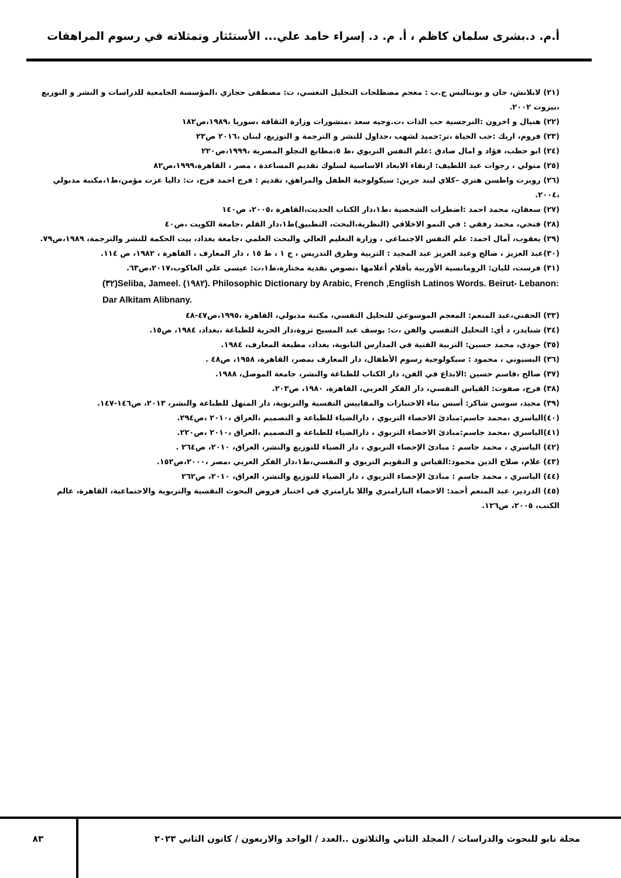أ.م. د.بشرى سلمان كاظم ، أ. م. د. إسراء حامد علي... الأستئثار وتمثلاته في رسوم المراهقات
(٢١) لابلانش، جان و بونتاليس ج.ب : معجم مصطلحات التحليل النغسي، ت: مصطفى حجازي ،المؤسسة الجامعية للدراسات و النشر و التوزيع ،بيروت ٢٠٠٢.
(٢٢) هنيال و اخرون :النرجسية حب الذات ،ت.وجيه سعد ،منشورات وزارة الثقافة ،سوريا ،١٩٨٩،ص١٨٢
(٢٣) فروم، اريك :حب الحياة ،تر:حميد لشهب ،جداول للنشر و الترجمة و التوزيع، لبنان ،٢٠١٦ ص٢٣
(٢٤) ابو حطب، فؤاد و امال صادق :علم النفس التربوي ،ط ٥،مطابع النجلو المصرية ،١٩٩٩،ص٢٢٠
(٢٥) متولي ، رجوات عبد اللطيف: ارتقاء الابعاد الاساسية لسلوك تقديم المساعدة ، مصر ، القاهرة،١٩٩٩،ص٨٢
(٢٦) روبرت واطسن هنري –كلاي ليند جرين: سيكولوجية الطفل والمراهق، تقديم : فرج احمد فرج، ت: داليا عزت مؤمن،ط١،مكتبة مدبولي ،٢٠٠٤.
(٢٧) سعفان، محمد احمد :اضطراب الشخصية ،ط١،دار الكتاب الحديث،القاهرة ،٢٠٠٥، ص١٤٠
(٢٨) فتحي، محمد رفقي : في النمو الاخلاقي (النظرية،البحث، التطبيق)ط١،دار القلم ،جامعة الكويت ،ص٤٠
(٢٩) يعقوب، آمال احمد: علم النفس الاجتماعي ، وزارة التعليم العالي والبحث العلمي ،جامعة بغداد، بيت الحكمة للنشر والترجمة، ١٩٨٩،ص٧٩.
(٣٠)عبد العزيز ، صالح وعبد العزيز عبد المجيد : التربية وطرق التدريس ، ج ١ ، ط ١٥ ، دار المعارف ، القاهرة ، ١٩٨٢، ص ١١٤.
(٣١) فرست، لليان: الرومانسية الأوربية بأقلام أعلامها ،نصوص نقدية مختارة،ط١،ت: عيسى علي العاكوب،٢٠١٧،ص٦٣.
(٣٢)Seliba, Jameel. (١٩٨٢). Philosophic Dictionary by Arabic, French ,English Latinos Words. Beirut- Lebanon: Dar Alkitam Alibnany.
(٣٣) الحفني،عبد المنعم: المعجم الموسوعي للتحليل النفسي، مكتبة مدبولي، القاهرة ،١٩٩٥،ص٤٧-٤٨
(٣٤) شنايدر، د أي: التحليل النفسي والفن ،ت: يوسف عبد المسيح ثروة،دار الحرية للطباعة ،بغداد، ١٩٨٤، ص١٥.
(٣٥) جودي، محمد حسين: التربية الفنية في المدارس الثانوية، بغداد، مطبعة المعارف، ١٩٨٤.
(٣٦) البسيوني ، محمود : سيكولوجية رسوم الأطفال، دار المعارف بمصر، القاهرة، ١٩٥٨، ص٤٨ .
(٣٧) صالح ،قاسم حسين :الابداع في الفن، دار الكتاب للطباعة والنشر، جامعة الموصل، ١٩٨٨.
(٣٨) فرج، صفوت: القياس النفسي، دار الفكر العربي، القاهرة، ١٩٨٠، ص٢٠٣.
(٣٩) مجيد، سوسن شاكر: أسس بناء الاختبارات والمقاييس النفسية والتربوية، دار المنهل للطباعة والنشر، ٢٠١٣، ص١٤٦-١٤٧.
(٤٠)الياسري ،محمد جاسم:مبادئ الاحصاء التربوي ، دارالضياء للطباعة و التصميم ،العراق ،٢٠١٠ ،ص٢٩٤.
(٤١)الياسري ،محمد جاسم:مبادئ الاحصاء التربوي ، دارالضياء للطباعة و التصميم ،العراق ،٢٠١٠ ،ص٢٢٠.
(٤٢) الياسري ، محمد جاسم : مبادئ الإحصاء التربوي ، دار الضياء للتوزيع والنشر، العراق، ٢٠١٠، ص٢٦٤ .
(٤٣) علام، صلاح الدين محمود:القياس و التقويم التربوي و النفسي،ط١،دار الفكر العربي ،مصر ،٢٠٠٠،ص١٥٢.
(٤٤) الياسري ، محمد جاسم : مبادئ الإحصاء التربوي ، دار الضياء للتوزيع والنشر، العراق، ٢٠١٠، ص٢٦٢
(٤٥) الدردير، عبد المنعم أحمد: الاحصاء البارامتري واللا بارامتري في اختبار فروض البحوث النفسية والتربوية والاجتماعية، القاهرة، عالم الكتب، ٢٠٠٥، ص١٢٦.
مجلة نابو للبحوث والدراسات / المجلد الثاني والثلاثون ..العدد / الواحد والاربعون / كانون الثاني ٢٠٢٣
٨٣